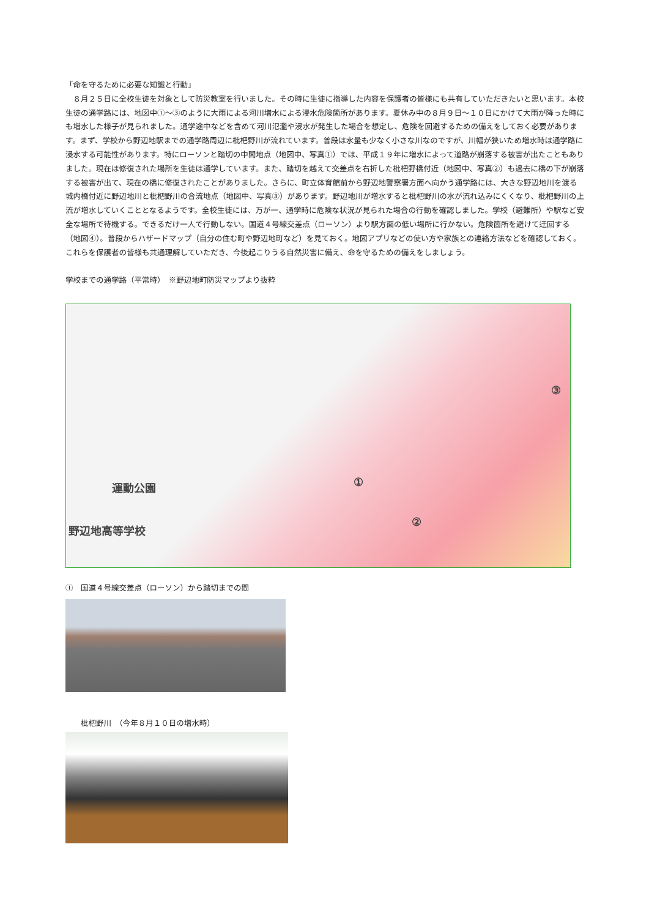「命を守るために必要な知識と行動」
　８月２５日に全校生徒を対象として防災教室を行いました。その時に生徒に指導した内容を保護者の皆様にも共有していただきたいと思います。本校生徒の通学路には、地図中①～③のように大雨による河川増水による浸水危険箇所があります。夏休み中の８月９日～１０日にかけて大雨が降った時にも増水した様子が見られました。通学途中などを含めて河川氾濫や浸水が発生した場合を想定し、危険を回避するための備えをしておく必要があります。まず、学校から野辺地駅までの通学路周辺に枇杷野川が流れています。普段は水量も少なく小さな川なのですが、川幅が狭いため増水時は通学路に浸水する可能性があります。特にローソンと踏切の中間地点（地図中、写真①）では、平成１９年に増水によって道路が崩落する被害が出たこともありました。現在は修復された場所を生徒は通学しています。また、踏切を越えて交差点を右折した枇杷野橋付近（地図中、写真②）も過去に橋の下が崩落する被害が出て、現在の橋に修復されたことがありました。さらに、町立体育館前から野辺地警察署方面へ向かう通学路には、大きな野辺地川を渡る城内橋付近に野辺地川と枇杷野川の合流地点（地図中、写真③）があります。野辺地川が増水すると枇杷野川の水が流れ込みにくくなり、枇杷野川の上流が増水していくこととなるようです。全校生徒には、万が一、通学時に危険な状況が見られた場合の行動を確認しました。学校（避難所）や駅など安全な場所で待機する。できるだけ一人で行動しない。国道４号線交差点（ローソン）より駅方面の低い場所に行かない。危険箇所を避けて迂回する（地図④）。普段からハザードマップ（自分の住む町や野辺地町など）を見ておく。地図アプリなどの使い方や家族との連絡方法などを確認しておく。これらを保護者の皆様も共通理解していただき、今後起こりうる自然災害に備え、命を守るための備えをしましょう。
学校までの通学路（平常時）　※野辺地町防災マップより抜粋
運動公園
野辺地高等学校
①
②
③
①　国道４号線交差点（ローソン）から踏切までの間
　　枇杷野川　（今年８月１０日の増水時）